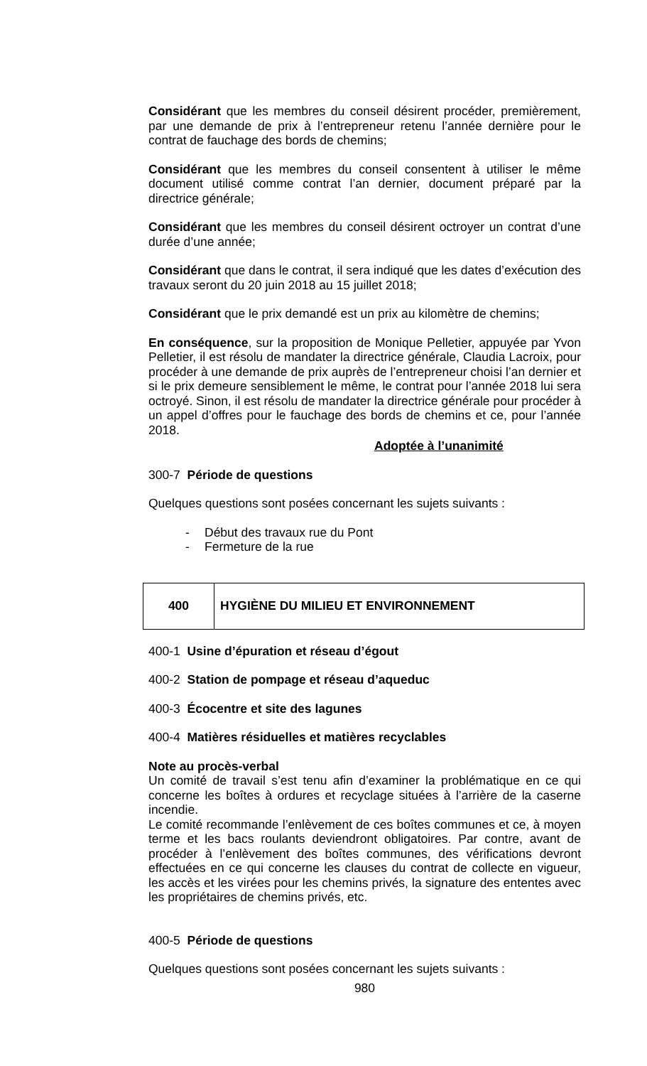Considérant que les membres du conseil désirent procéder, premièrement, par une demande de prix à l’entrepreneur retenu l’année dernière pour le contrat de fauchage des bords de chemins;
Considérant que les membres du conseil consentent à utiliser le même document utilisé comme contrat l’an dernier, document préparé par la directrice générale;
Considérant que les membres du conseil désirent octroyer un contrat d’une durée d’une année;
Considérant que dans le contrat, il sera indiqué que les dates d’exécution des travaux seront du 20 juin 2018 au 15 juillet 2018;
Considérant que le prix demandé est un prix au kilomètre de chemins;
En conséquence, sur la proposition de Monique Pelletier, appuyée par Yvon Pelletier, il est résolu de mandater la directrice générale, Claudia Lacroix, pour procéder à une demande de prix auprès de l’entrepreneur choisi l’an dernier et si le prix demeure sensiblement le même, le contrat pour l’année 2018 lui sera octroyé. Sinon, il est résolu de mandater la directrice générale pour procéder à un appel d’offres pour le fauchage des bords de chemins et ce, pour l’année 2018.
Adoptée à l’unanimité
300-7 Période de questions
Quelques questions sont posées concernant les sujets suivants :
- Début des travaux rue du Pont
- Fermeture de la rue
| 400 | HYGIÈNE DU MILIEU ET ENVIRONNEMENT |
400-1 Usine d’épuration et réseau d’égout
400-2 Station de pompage et réseau d’aqueduc
400-3 Écocentre et site des lagunes
400-4 Matières résiduelles et matières recyclables
Note au procès-verbal
Un comité de travail s’est tenu afin d’examiner la problématique en ce qui concerne les boîtes à ordures et recyclage situées à l’arrière de la caserne incendie.
Le comité recommande l’enlèvement de ces boîtes communes et ce, à moyen terme et les bacs roulants deviendront obligatoires. Par contre, avant de procéder à l’enlèvement des boîtes communes, des vérifications devront effectuées en ce qui concerne les clauses du contrat de collecte en vigueur, les accès et les virées pour les chemins privés, la signature des ententes avec les propriétaires de chemins privés, etc.
400-5 Période de questions
Quelques questions sont posées concernant les sujets suivants :
980